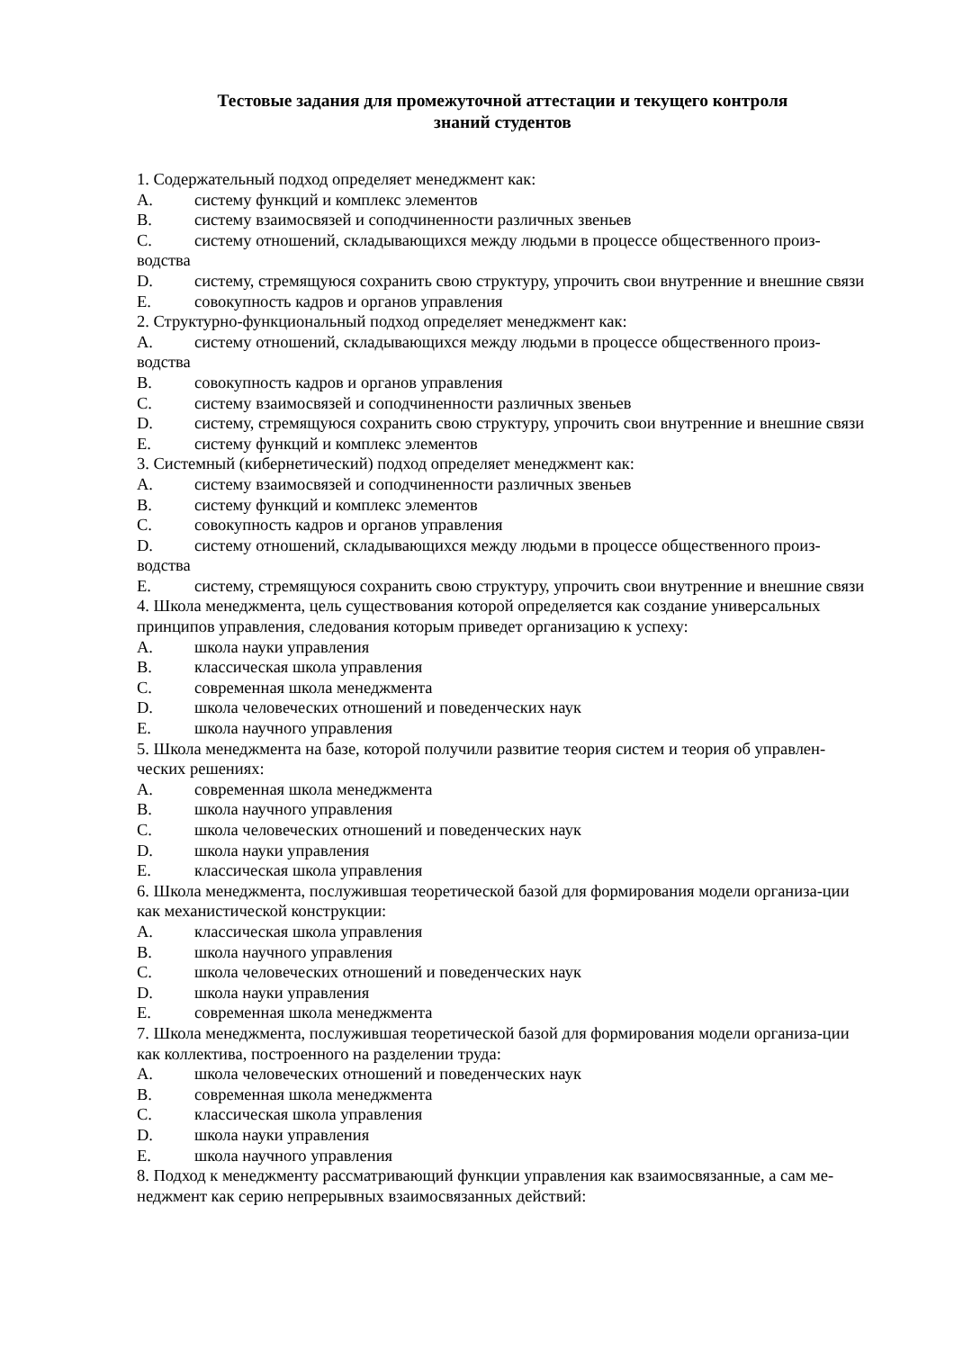Тестовые задания для промежуточной аттестации и текущего контроля
знаний студентов
1. Содержательный подход определяет менеджмент как:
A. систему функций и комплекс элементов
B. систему взаимосвязей и соподчиненности различных звеньев
C. систему отношений, складывающихся между людьми в процессе общественного произ-водства
D. систему, стремящуюся сохранить свою структуру, упрочить свои внутренние и внешние связи
E. совокупность кадров и органов управления
2. Структурно-функциональный подход определяет менеджмент как:
A. систему отношений, складывающихся между людьми в процессе общественного произ-водства
B. совокупность кадров и органов управления
C. систему взаимосвязей и соподчиненности различных звеньев
D. систему, стремящуюся сохранить свою структуру, упрочить свои внутренние и внешние связи
E. систему функций и комплекс элементов
3. Системный (кибернетический) подход определяет менеджмент как:
A. систему взаимосвязей и соподчиненности различных звеньев
B. систему функций и комплекс элементов
C. совокупность кадров и органов управления
D. систему отношений, складывающихся между людьми в процессе общественного произ-водства
E. систему, стремящуюся сохранить свою структуру, упрочить свои внутренние и внешние связи
4. Школа менеджмента, цель существования которой определяется как создание универсальных принципов управления, следования которым приведет организацию к успеху:
A. школа науки управления
B. классическая школа управления
C. современная школа менеджмента
D. школа человеческих отношений и поведенческих наук
E. школа научного управления
5. Школа менеджмента на базе, которой получили развитие теория систем и теория об управлен-ческих решениях:
A. современная школа менеджмента
B. школа научного управления
C. школа человеческих отношений и поведенческих наук
D. школа науки управления
E. классическая школа управления
6. Школа менеджмента, послужившая теоретической базой для формирования модели организа-ции как механистической конструкции:
A. классическая школа управления
B. школа научного управления
C. школа человеческих отношений и поведенческих наук
D. школа науки управления
E. современная школа менеджмента
7. Школа менеджмента, послужившая теоретической базой для формирования модели организа-ции как коллектива, построенного на разделении труда:
A. школа человеческих отношений и поведенческих наук
B. современная школа менеджмента
C. классическая школа управления
D. школа науки управления
E. школа научного управления
8. Подход к менеджменту рассматривающий функции управления как взаимосвязанные, а сам ме-неджмент как серию непрерывных взаимосвязанных действий: